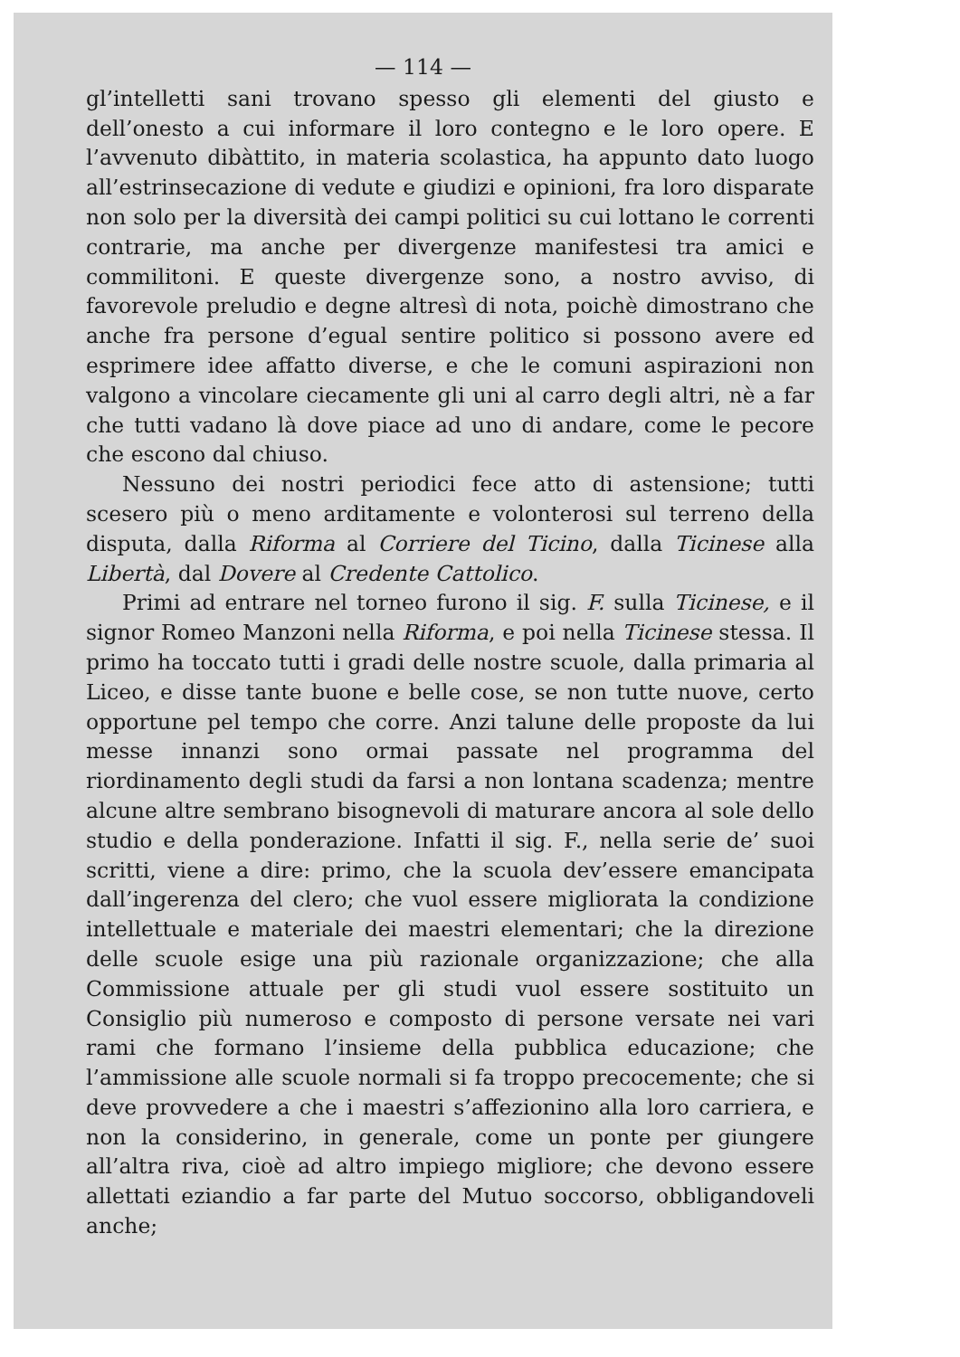— 114 —
gl’intelletti sani trovano spesso gli elementi del giusto e dell’onesto a cui informare il loro contegno e le loro opere. E l’avvenuto dibàttito, in materia scolastica, ha appunto dato luogo all’estrinsecazione di vedute e giudizi e opinioni, fra loro disparate non solo per la diversità dei campi politici su cui lottano le correnti contrarie, ma anche per divergenze manifestesi tra amici e commilitoni. E queste divergenze sono, a nostro avviso, di favorevole preludio e degne altresì di nota, poichè dimostrano che anche fra persone d’egual sentire politico si possono avere ed esprimere idee affatto diverse, e che le comuni aspirazioni non valgono a vincolare ciecamente gli uni al carro degli altri, nè a far che tutti vadano là dove piace ad uno di andare, come le pecore che escono dal chiuso.
Nessuno dei nostri periodici fece atto di astensione; tutti scesero più o meno arditamente e volonterosi sul terreno della disputa, dalla Riforma al Corriere del Ticino, dalla Ticinese alla Libertà, dal Dovere al Credente Cattolico.
Primi ad entrare nel torneo furono il sig. F. sulla Ticinese, e il signor Romeo Manzoni nella Riforma, e poi nella Ticinese stessa. Il primo ha toccato tutti i gradi delle nostre scuole, dalla primaria al Liceo, e disse tante buone e belle cose, se non tutte nuove, certo opportune pel tempo che corre. Anzi talune delle proposte da lui messe innanzi sono ormai passate nel programma del riordinamento degli studi da farsi a non lontana scadenza; mentre alcune altre sembrano bisognevoli di maturare ancora al sole dello studio e della ponderazione. Infatti il sig. F., nella serie de’ suoi scritti, viene a dire: primo, che la scuola dev’essere emancipata dall’ingerenza del clero; che vuol essere migliorata la condizione intellettuale e materiale dei maestri elementari; che la direzione delle scuole esige una più razionale organizzazione; che alla Commissione attuale per gli studi vuol essere sostituito un Consiglio più numeroso e composto di persone versate nei vari rami che formano l’insieme della pubblica educazione; che l’ammissione alle scuole normali si fa troppo precocemente; che si deve provvedere a che i maestri s’affezionino alla loro carriera, e non la considerino, in generale, come un ponte per giungere all’altra riva, cioè ad altro impiego migliore; che devono essere allettati eziandio a far parte del Mutuo soccorso, obbligandoveli anche;